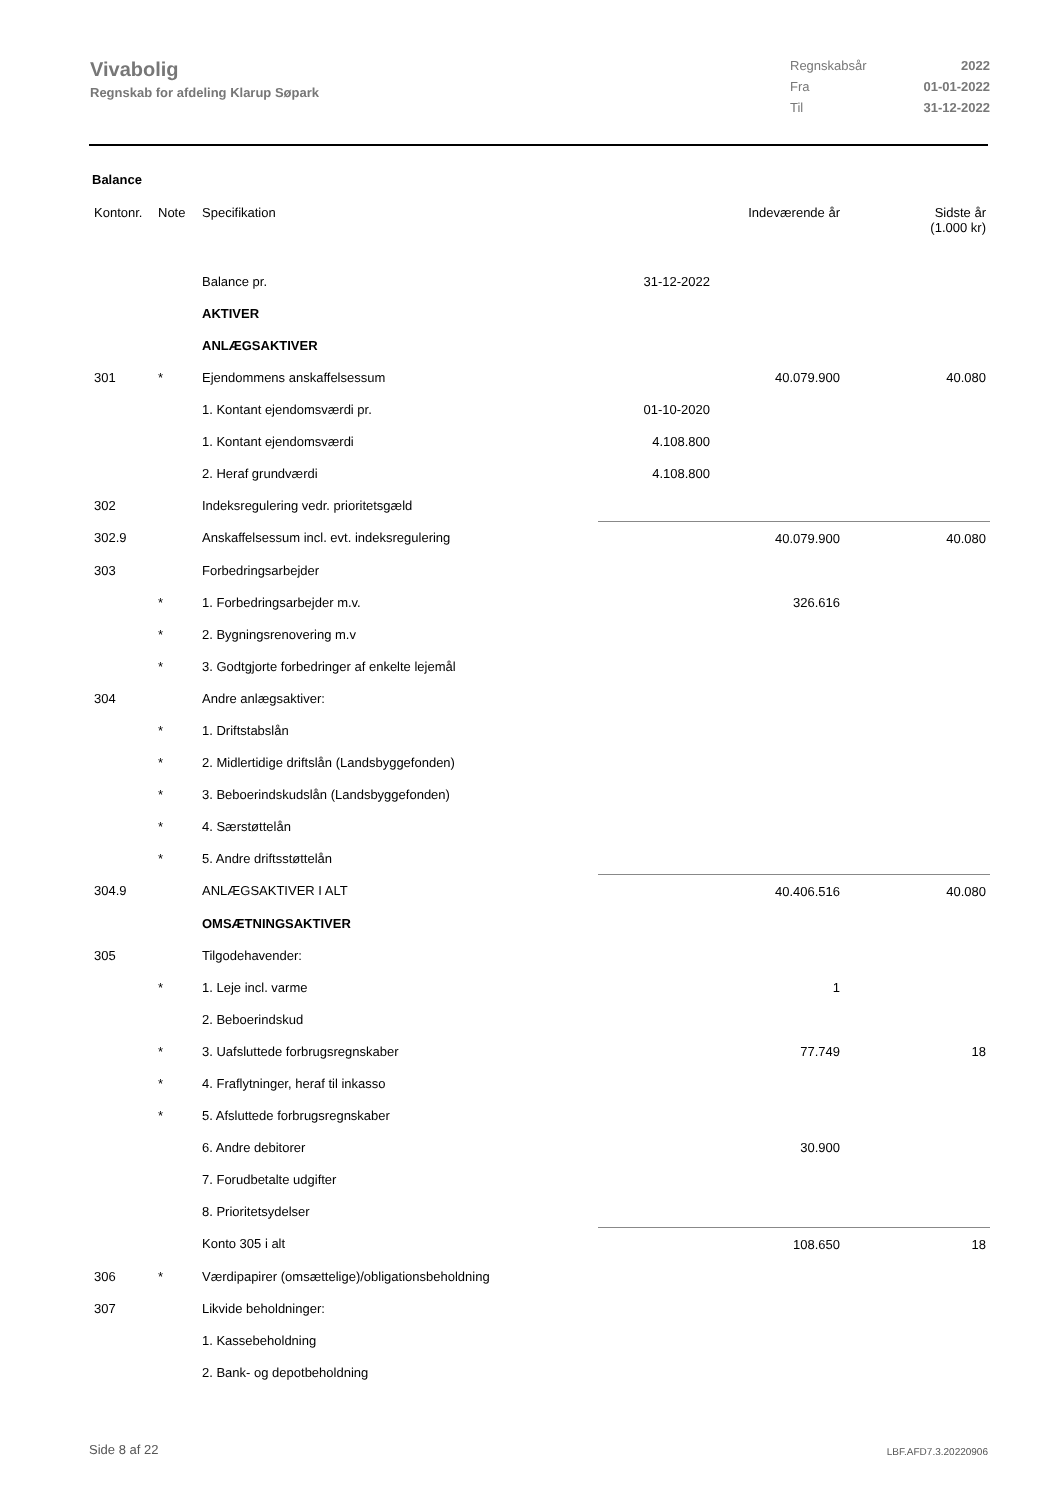Vivabolig
Regnskab for afdeling Klarup Søpark
Regnskabsår 2022 Fra 01-01-2022 Til 31-12-2022
Balance
| Kontonr. | Note | Specifikation | | Indeværende år | Sidste år (1.000 kr) |
| --- | --- | --- | --- | --- | --- |
| | | Balance pr. | 31-12-2022 | | |
| | | AKTIVER | | | |
| | | ANLÆGSAKTIVER | | | |
| 301 | * | Ejendommens anskaffelsessum | | 40.079.900 | 40.080 |
| | | 1. Kontant ejendomsværdi pr. | 01-10-2020 | | |
| | | 1. Kontant ejendomsværdi | 4.108.800 | | |
| | | 2. Heraf grundværdi | 4.108.800 | | |
| 302 | | Indeksregulering vedr. prioritetsgæld | | | |
| 302.9 | | Anskaffelsessum incl. evt. indeksregulering | | 40.079.900 | 40.080 |
| 303 | | Forbedringsarbejder | | | |
| | * | 1. Forbedringsarbejder m.v. | | 326.616 | |
| | * | 2. Bygningsrenovering m.v | | | |
| | * | 3. Godtgjorte forbedringer af enkelte lejemål | | | |
| 304 | | Andre anlægsaktiver: | | | |
| | * | 1. Driftstabslån | | | |
| | * | 2. Midlertidige driftslån (Landsbyggefonden) | | | |
| | * | 3. Beboerindskudslån (Landsbyggefonden) | | | |
| | * | 4. Særstøttelån | | | |
| | * | 5. Andre driftsstøttelån | | | |
| 304.9 | | ANLÆGSAKTIVER I ALT | | 40.406.516 | 40.080 |
| | | OMSÆTNINGSAKTIVER | | | |
| 305 | | Tilgodehavender: | | | |
| | * | 1. Leje incl. varme | | 1 | |
| | | 2. Beboerindskud | | | |
| | * | 3. Uafsluttede forbrugsregnskaber | | 77.749 | 18 |
| | * | 4. Fraflytninger, heraf til inkasso | | | |
| | * | 5. Afsluttede forbrugsregnskaber | | | |
| | | 6. Andre debitorer | | 30.900 | |
| | | 7. Forudbetalte udgifter | | | |
| | | 8. Prioritetsydelser | | | |
| | | Konto 305 i alt | | 108.650 | 18 |
| 306 | * | Værdipapirer (omsættelige)/obligationsbeholdning | | | |
| 307 | | Likvide beholdninger: | | | |
| | | 1. Kassebeholdning | | | |
| | | 2. Bank- og depotbeholdning | | | |
Side 8 af 22 LBF.AFD7.3.20220906